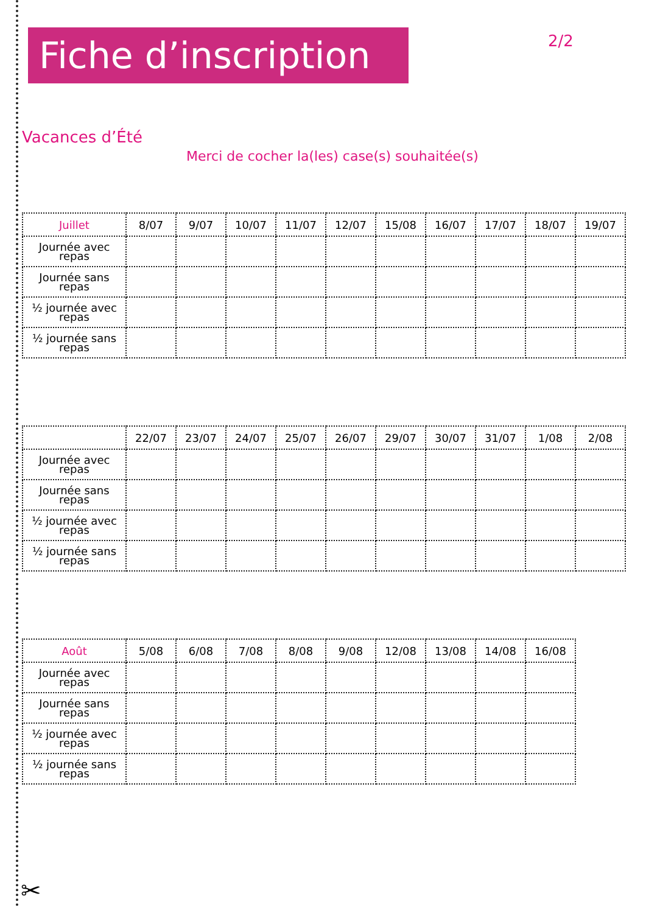Fiche d’inscription
2/2
Vacances d’Été
Merci de cocher la(les) case(s) souhaitée(s)
| Juillet | 8/07 | 9/07 | 10/07 | 11/07 | 12/07 | 15/08 | 16/07 | 17/07 | 18/07 | 19/07 |
| --- | --- | --- | --- | --- | --- | --- | --- | --- | --- | --- |
| Journée avec repas | | | | | | | | | | |
| Journée sans repas | | | | | | | | | | |
| ½ journée avec repas | | | | | | | | | | |
| ½ journée sans repas | | | | | | | | | | |
| | 22/07 | 23/07 | 24/07 | 25/07 | 26/07 | 29/07 | 30/07 | 31/07 | 1/08 | 2/08 |
| --- | --- | --- | --- | --- | --- | --- | --- | --- | --- | --- |
| Journée avec repas | | | | | | | | | | |
| Journée sans repas | | | | | | | | | | |
| ½ journée avec repas | | | | | | | | | | |
| ½ journée sans repas | | | | | | | | | | |
| Août | 5/08 | 6/08 | 7/08 | 8/08 | 9/08 | 12/08 | 13/08 | 14/08 | 16/08 |
| --- | --- | --- | --- | --- | --- | --- | --- | --- | --- |
| Journée avec repas | | | | | | | | | |
| Journée sans repas | | | | | | | | | |
| ½ journée avec repas | | | | | | | | | |
| ½ journée sans repas | | | | | | | | | |
✂